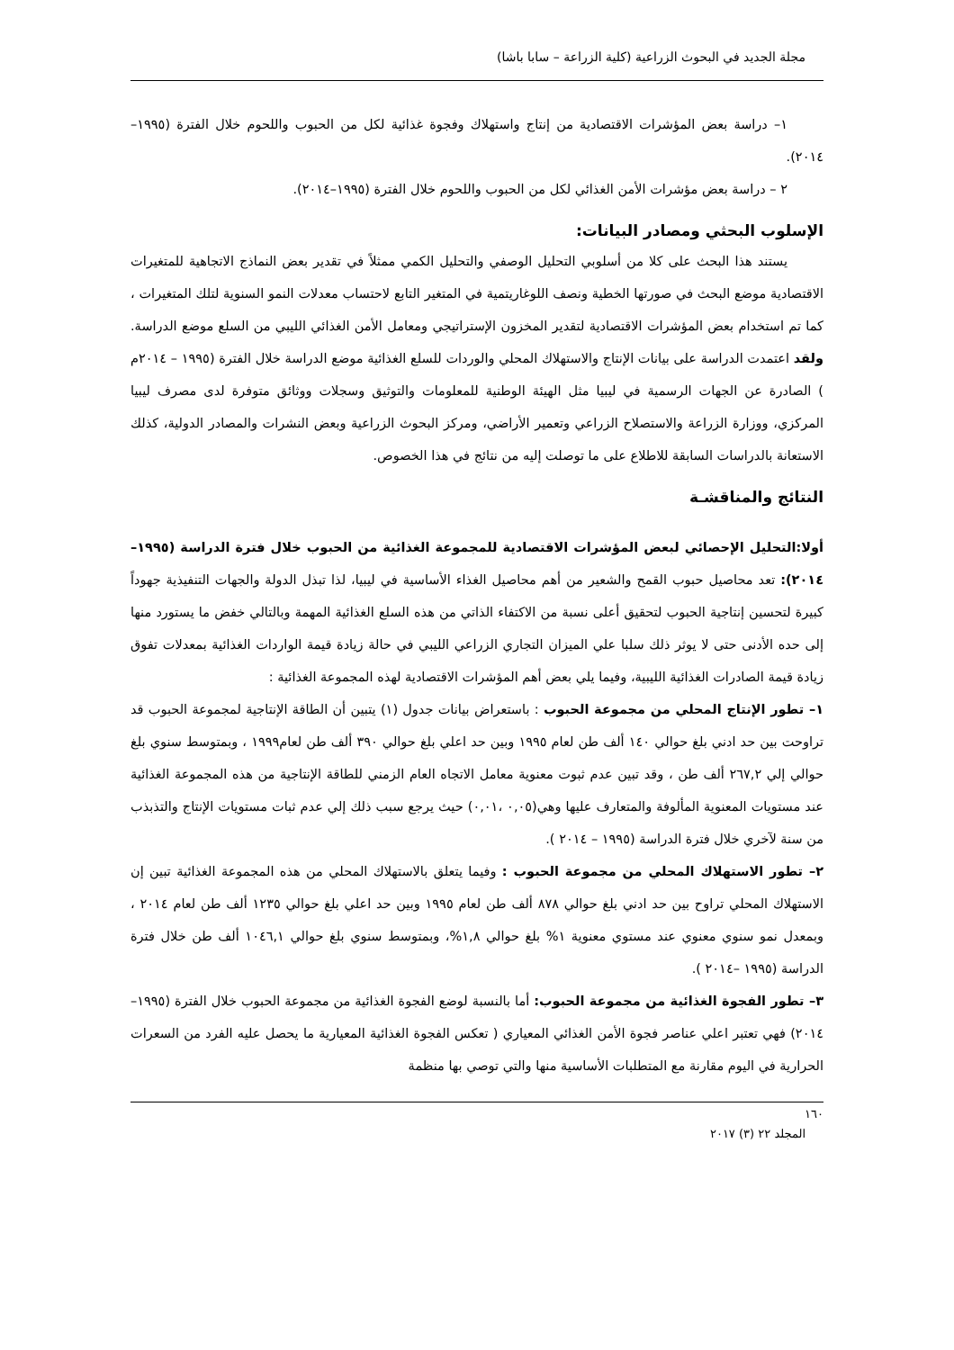مجلة الجديد في البحوث الزراعية (كلية الزراعة – سابا باشا)
١– دراسة بعض المؤشرات الاقتصادية من إنتاج واستهلاك وفجوة غذائية لكل من الحبوب واللحوم خلال الفترة (١٩٩٥–٢٠١٤).
٢ – دراسة بعض مؤشرات الأمن الغذائي لكل من الحبوب واللحوم خلال الفترة (١٩٩٥–٢٠١٤).
الإسلوب البحثي ومصادر البيانات:
يستند هذا البحث على كلا من أسلوبي التحليل الوصفي والتحليل الكمي ممثلاً في تقدير بعض النماذج الاتجاهية للمتغيرات الاقتصادية موضع البحث في صورتها الخطية ونصف اللوغاريتمية في المتغير التابع لاحتساب معدلات النمو السنوية لتلك المتغيرات ، كما تم استخدام بعض المؤشرات الاقتصادية لتقدير المخزون الإستراتيجي ومعامل الأمن الغذائي الليبي من السلع موضع الدراسة. ولقد اعتمدت الدراسة على بيانات الإنتاج والاستهلاك المحلي والوردات للسلع الغذائية موضع الدراسة خلال الفترة (١٩٩٥ – ٢٠١٤م ) الصادرة عن الجهات الرسمية في ليبيا مثل الهيئة الوطنية للمعلومات والتوثيق وسجلات ووثائق متوفرة لدى مصرف ليبيا المركزي، ووزارة الزراعة والاستصلاح الزراعي وتعمير الأراضي، ومركز البحوث الزراعية وبعض النشرات والمصادر الدولية، كذلك الاستعانة بالدراسات السابقة للاطلاع على ما توصلت إليه من نتائج في هذا الخصوص.
النتائج والمناقشـة
أولا:التحليل الإحصائي لبعض المؤشرات الاقتصادية للمجموعة الغذائية من الحبوب خلال فترة الدراسة (١٩٩٥–٢٠١٤): تعد محاصيل حبوب القمح والشعير من أهم محاصيل الغذاء الأساسية في ليبيا، لذا تبذل الدولة والجهات التنفيذية جهوداً كبيرة لتحسين إنتاجية الحبوب لتحقيق أعلى نسبة من الاكتفاء الذاتي من هذه السلع الغذائية المهمة وبالتالي خفض ما يستورد منها إلى حده الأدنى حتى لا يوثر ذلك سلبا علي الميزان التجاري الزراعي الليبي في حالة زيادة قيمة الواردات الغذائية بمعدلات تفوق زيادة قيمة الصادرات الغذائية الليبية، وفيما يلي بعض أهم المؤشرات الاقتصادية لهذه المجموعة الغذائية :
١– تطور الإنتاج المحلي من مجموعة الحبوب : باستعراض بيانات جدول (١) يتبين أن الطاقة الإنتاجية لمجموعة الحبوب قد تراوحت بين حد ادني بلغ حوالي ١٤٠ ألف طن لعام ١٩٩٥ وبين حد اعلي بلغ حوالي ٣٩٠ ألف طن لعام١٩٩٩ ، وبمتوسط سنوي بلغ حوالي إلي ٢٦٧,٢ ألف طن ، وقد تبين عدم ثبوت معنوية معامل الاتجاه العام الزمني للطاقة الإنتاجية من هذه المجموعة الغذائية عند مستويات المعنوية المألوفة والمتعارف عليها وهي(٠,٠٥ ،٠,٠١) حيث يرجع سبب ذلك إلي عدم ثبات مستويات الإنتاج والتذبذب من سنة لآخري خلال فترة الدراسة (١٩٩٥ – ٢٠١٤ ).
٢– تطور الاستهلاك المحلي من مجموعة الحبوب : وفيما يتعلق بالاستهلاك المحلي من هذه المجموعة الغذائية تبين إن الاستهلاك المحلي تراوح بين حد ادني بلغ حوالي ٨٧٨ ألف طن لعام ١٩٩٥ وبين حد اعلي بلغ حوالي ١٢٣٥ ألف طن لعام ٢٠١٤ ، وبمعدل نمو سنوي معنوي عند مستوي معنوية ١% بلغ حوالي ١,٨%، وبمتوسط سنوي بلغ حوالي ١٠٤٦,١ ألف طن خلال فترة الدراسة (١٩٩٥ –٢٠١٤ ).
٣– تطور الفجوة الغذائية من مجموعة الحبوب: أما بالنسبة لوضع الفجوة الغذائية من مجموعة الحبوب خلال الفترة (١٩٩٥–٢٠١٤) فهي تعتبر اعلي عناصر فجوة الأمن الغذائي المعياري ( تعكس الفجوة الغذائية المعيارية ما يحصل عليه الفرد من السعرات الحرارية في اليوم مقارنة مع المتطلبات الأساسية منها والتي توصي بها منظمة
١٦٠
المجلد ٢٢ (٣) ٢٠١٧